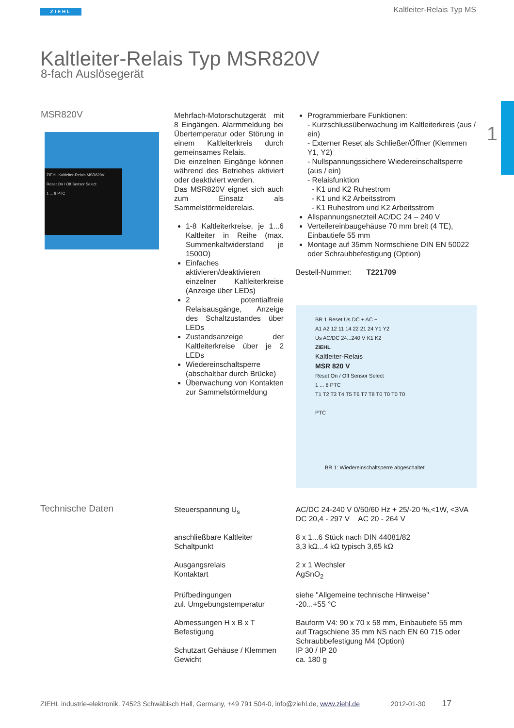ZIEHL Kaltleiter-Relais Typ MS
1
Kaltleiter-Relais Typ MSR820V
8-fach Auslösegerät
MSR820V
ZIEHL Kaltleiter-Relais MSR820V
Reset On / Off Sensor Select
1 ... 8 PTC
Mehrfach-Motorschutzgerät mit 8 Eingängen. Alarmmeldung bei Übertemperatur oder Störung in einem Kaltleiterkreis durch gemeinsames Relais.
Die einzelnen Eingänge können während des Betriebes aktiviert oder deaktiviert werden.
Das MSR820V eignet sich auch zum Einsatz als Sammelstörmelderelais.
1-8 Kaltleiterkreise, je 1...6 Kaltleiter in Reihe (max. Summenkaltwiderstand je 1500Ω)
Einfaches aktivieren/deaktivieren einzelner Kaltleiterkreise (Anzeige über LEDs)
2 potentialfreie Relaisausgänge, Anzeige des Schaltzustandes über LEDs
Zustandsanzeige der Kaltleiterkreise über je 2 LEDs
Wiedereinschaltsperre (abschaltbar durch Brücke)
Überwachung von Kontakten zur Sammelstörmeldung
Programmierbare Funktionen:
- Kurzschlussüberwachung im Kaltleiterkreis (aus / ein)
- Externer Reset als Schließer/Öffner (Klemmen Y1, Y2)
- Nullspannungssichere Wiedereinschaltsperre (aus / ein)
- Relaisfunktion
- K1 und K2 Ruhestrom
- K1 und K2 Arbeitsstrom
- K1 Ruhestrom und K2 Arbeitsstrom
Allspannungsnetzteil AC/DC 24 – 240 V
Verteilereinbaugehäuse 70 mm breit (4 TE), Einbautiefe 55 mm
Montage auf 35mm Normschiene DIN EN 50022 oder Schraubbefestigung (Option)
Bestell-Nummer: T221709
BR 1 Reset Us DC + AC ~
A1 A2 12 11 14 22 21 24 Y1 Y2
Us AC/DC 24...240 V K1 K2
ZIEHL
Kaltleiter-Relais
MSR 820 V
Reset On / Off Sensor Select
1 ... 8 PTC
T1 T2 T3 T4 T5 T6 T7 T8 T0 T0 T0 T0
PTC
BR 1: Wiedereinschaltsperre abgeschaltet
Technische Daten
| Steuerspannung U<sub>s</sub> | AC/DC 24-240 V 0/50/60 Hz + 25/-20 %,<1W, <3VA DC 20,4 - 297 V AC 20 - 264 V |
| anschließbare Kaltleiter Schaltpunkt | 8 x 1...6 Stück nach DIN 44081/82 3,3 kΩ...4 kΩ typisch 3,65 kΩ |
| Ausgangsrelais Kontaktart | 2 x 1 Wechsler AgSnO<sub>2</sub> |
| Prüfbedingungen zul. Umgebungstemperatur | siehe "Allgemeine technische Hinweise" -20...+55 °C |
| Abmessungen H x B x T Befestigung | Bauform V4: 90 x 70 x 58 mm, Einbautiefe 55 mm auf Tragschiene 35 mm NS nach EN 60 715 oder Schraubbefestigung M4 (Option) |
| Schutzart Gehäuse / Klemmen Gewicht | IP 30 / IP 20 ca. 180 g |
ZIEHL industrie-elektronik, 74523 Schwäbisch Hall, Germany, +49 791 504-0, info@ziehl.de, www.ziehl.de 2012-01-30 17